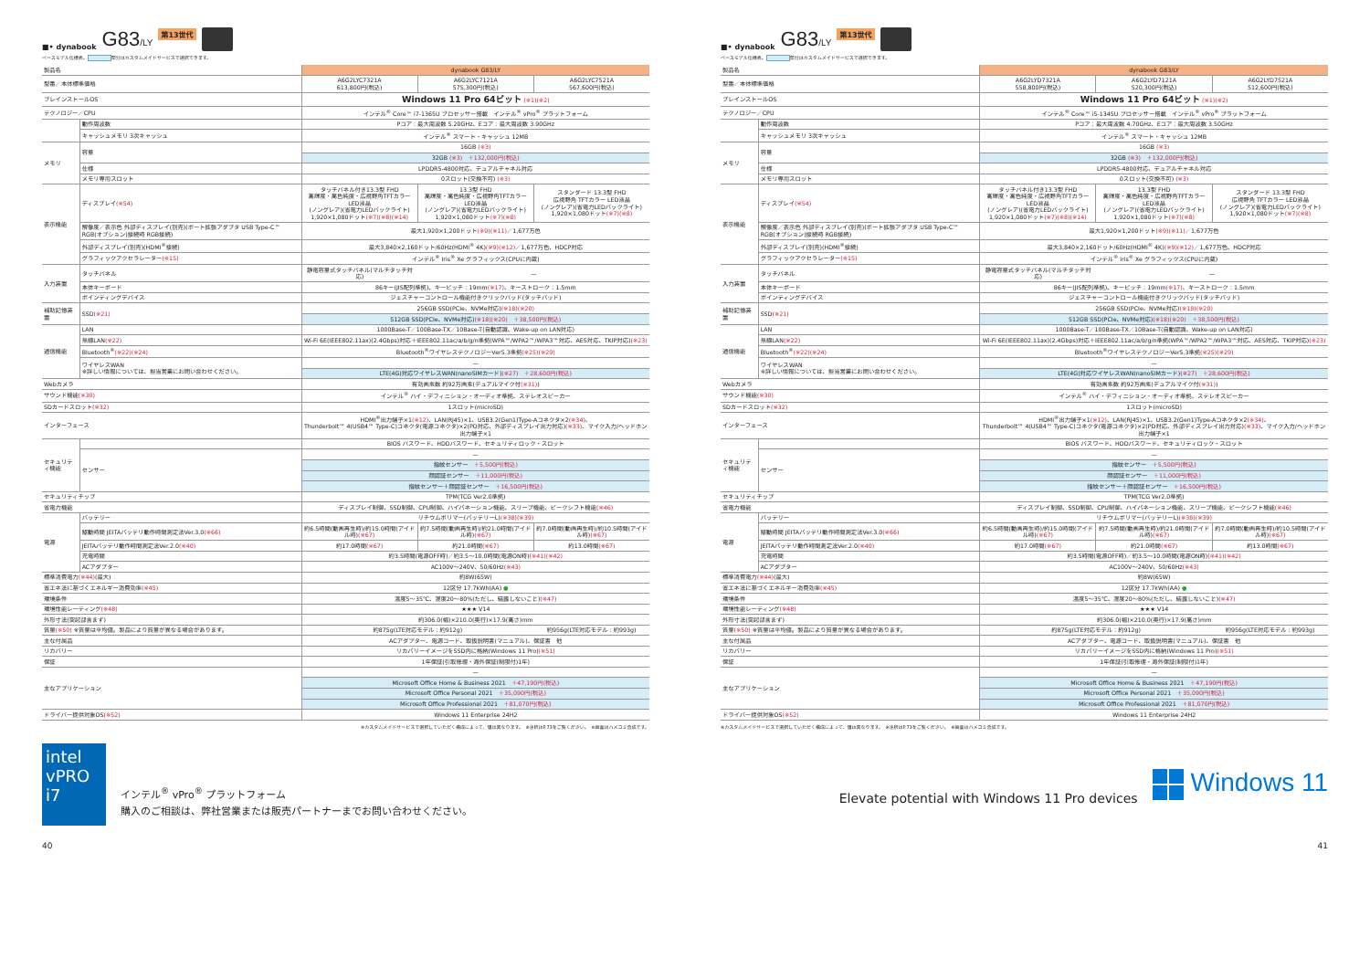■• dynabook G83/LY 第13世代
ベースモデル仕様表。 部分はカスタムメイドサービスで選択できます。
| 製品名 | | dynabook G83/LY | | |
| --- | --- | --- | --- | --- |
| 型番／本体標準価格 | | A6G2LYC7321A 613,800円(税込) | A6G2LYC7121A 575,300円(税込) | A6G2LYC7521A 567,600円(税込) |
| プレインストールOS | | Windows 11 Pro 64ビット (※1)(※2) | | |
| テクノロジー／CPU | | インテル<sup>®</sup> Core™ i7-1365U プロセッサー搭載 インテル<sup>®</sup> vPro<sup>®</sup> プラットフォーム | | |
| | 動作周波数 | Pコア：最大周波数 5.20GHz、Eコア：最大周波数 3.90GHz | | |
| | キャッシュメモリ 3次キャッシュ | インテル<sup>®</sup> スマート・キャッシュ 12MB | | |
| メモリ | 容量 | 16GB (※3) | | |
| | | 32GB (※3) ＋132,000円(税込) | | |
| | 仕様 | LPDDR5-4800対応、デュアルチャネル対応 | | |
| | メモリ専用スロット | 0スロット(交換不可) (※3) | | |
| 表示機能 | ディスプレイ (※54) | タッチパネル付き13.3型 FHD 高輝度・高色純度・広視野角TFTカラー LED液晶 (ノングレア)(省電力LEDバックライト) 1,920×1,080ドット (※7)(※8)(※14) | 13.3型 FHD 高輝度・高色純度・広視野角TFTカラー LED液晶 (ノングレア)(省電力LEDバックライト) 1,920×1,080ドット (※7)(※8) | スタンダード 13.3型 FHD 広視野角 TFTカラー LED液晶 (ノングレア)(省電力LEDバックライト) 1,920×1,080ドット (※7)(※8) |
| | 解像度／表示色 外部ディスプレイ(別売)(ポート拡張アダプタ USB Type-C™ RGB(オプション)接続時 RGB接続) | 最大1,920×1,200ドット (※9)(※11) ／1,677万色 | | |
| | 外部ディスプレイ(別売)(HDMI<sup>®</sup>接続) | 最大3,840×2,160ドット/60Hz(HDMI<sup>®</sup> 4K) (※9)(※12) ／1,677万色、HDCP対応 | | |
| | グラフィックアクセラレーター (※15) | インテル<sup>®</sup> Iris<sup>®</sup> Xe グラフィックス(CPUに内蔵) | | |
| 入力装置 | タッチパネル | 静電容量式タッチパネル(マルチタッチ対応) | — | |
| | 本体キーボード | 86キー(JIS配列準拠)、キーピッチ：19mm (※17) 、キーストローク：1.5mm | | |
| | ポインティングデバイス | ジェスチャーコントロール機能付きクリックパッド(タッチパッド) | | |
| 補助記憶装置 | SSD (※21) | 256GB SSD(PCIe、NVMe対応) (※18)(※20) | | |
| | | 512GB SSD(PCIe、NVMe対応) (※18)(※20) ＋38,500円(税込) | | |
| 通信機能 | LAN | 1000Base-T／100Base-TX／10Base-T(自動認識、Wake-up on LAN対応) | | |
| | 無線LAN (※22) | Wi-Fi 6E(IEEE802.11ax)(2.4Gbps)対応＋IEEE802.11ac/a/b/g/n準拠(WPA™/WPA2™/WPA3™対応、AES対応、TKIP対応) (※23) | | |
| | Bluetooth<sup>®</sup> (※22)(※24) | Bluetooth<sup>®</sup>ワイヤレステクノロジーVer5.3準拠 (※25)(※29) | | |
| | ワイヤレスWAN ※詳しい情報については、担当営業にお問い合わせください。 | — | | |
| | | LTE(4G)対応ワイヤレスWAN(nanoSIMカード) (※27) ＋28,600円(税込) | | |
| Webカメラ | | 有効画素数 約92万画素(デュアルマイク付 (※31) ) | | |
| サウンド機能 (※30) | | インテル<sup>®</sup> ハイ・デフィニション・オーディオ準拠、ステレオスピーカー | | |
| SDカードスロット (※32) | | 1スロット(microSD) | | |
| インターフェース | | HDMI<sup>®</sup>出力端子×1 (※12) 、LAN(RJ45)×1、USB3.2(Gen1)Type-Aコネクタ×2 (※34) 、 Thunderbolt™ 4(USB4™ Type-C)コネクタ(電源コネクタ)×2(PD対応、外部ディスプレイ出力対応) (※33) 、マイク入力/ヘッドホン出力端子×1 | | |
| セキュリティ機能 | | BIOS パスワード、HDDパスワード、セキュリティロック・スロット | | |
| | センサー | — | | |
| | | 指紋センサー ＋5,500円(税込) | | |
| | | 顔認証センサー ＋11,000円(税込) | | |
| | | 指紋センサー＋顔認証センサー ＋16,500円(税込) | | |
| セキュリティチップ | | TPM(TCG Ver2.0準拠) | | |
| 省電力機能 | | ディスプレイ制御、SSD制御、CPU制御、ハイバネーション機能、スリープ機能、ピークシフト機能 (※46) | | |
| 電源 | バッテリー | リチウムポリマー(バッテリーL) (※38)(※39) | | |
| | 駆動時間 JEITAバッテリ動作時間測定法Ver.3.0 (※66) | 約6.5時間(動画再生時)/約15.0時間(アイドル時) (※67) | 約7.5時間(動画再生時)/約21.0時間(アイドル時) (※67) | 約7.0時間(動画再生時)/約10.5時間(アイドル時) (※67) |
| | JEITAバッテリ動作時間測定法Ver.2.0 (※40) | 約17.0時間 (※67) | 約21.0時間 (※67) | 約13.0時間 (※67) |
| | 充電時間 | 約3.5時間(電源OFF時)／約3.5〜10.0時間(電源ON時) (※41)(※42) | | |
| | ACアダプター | AC100V〜240V、50/60Hz (※43) | | |
| 標準消費電力 (※44) (最大) | | 約8W(65W) | | |
| 省エネ法に基づくエネルギー消費効率 (※45) | | 12区分 17.7kWh(AA) ● | | |
| 環境条件 | | 温度5〜35℃、湿度20〜80%(ただし、結露しないこと) (※47) | | |
| 環境性能レーティング (※48) | | ★★★ V14 | | |
| 外形寸法(突起部含まず) | | 約306.0(幅)×210.0(奥行)×17.9(高さ)mm | | |
| 質量 (※50) ※質量は平均値。製品により質量が異なる場合があります。 | | 約875g(LTE対応モデル：約912g) | | 約956g(LTE対応モデル：約993g) |
| 主な付属品 | | ACアダプター、電源コード、取扱説明書(マニュアル)、保証書 他 | | |
| リカバリー | | リカバリーイメージをSSD内に格納(Windows 11 Pro) (※51) | | |
| 保証 | | 1年保証(引取修理・海外保証(制限付)1年) | | |
| 主なアプリケーション | | — | | |
| | | Microsoft Office Home & Business 2021 ＋47,190円(税込) | | |
| | | Microsoft Office Personal 2021 ＋35,090円(税込) | | |
| | | Microsoft Office Professional 2021 ＋81,070円(税込) | | |
| ドライバー提供対象OS (※52) | | Windows 11 Enterprise 24H2 | | |
※カスタムメイドサービスで選択していただく構成によって、値は異なります。　※注釈はP.73をご覧ください。　※画面はハメコミ合成です。
intel
vPRO
i7
インテル<sup>®</sup> vPro<sup>®</sup> プラットフォーム
購入のご相談は、弊社営業または販売パートナーまでお問い合わせください。
40
■• dynabook G83/LY 第13世代
ベースモデル仕様表。 部分はカスタムメイドサービスで選択できます。
| 製品名 | | dynabook G83/LY | | |
| --- | --- | --- | --- | --- |
| 型番／本体標準価格 | | A6G2LYD7321A 558,800円(税込) | A6G2LYD7121A 520,300円(税込) | A6G2LYD7521A 512,600円(税込) |
| プレインストールOS | | Windows 11 Pro 64ビット (※1)(※2) | | |
| テクノロジー／CPU | | インテル<sup>®</sup> Core™ i5-1345U プロセッサー搭載 インテル<sup>®</sup> vPro<sup>®</sup> プラットフォーム | | |
| | 動作周波数 | Pコア：最大周波数 4.70GHz、Eコア：最大周波数 3.50GHz | | |
| | キャッシュメモリ 3次キャッシュ | インテル<sup>®</sup> スマート・キャッシュ 12MB | | |
| メモリ | 容量 | 16GB (※3) | | |
| | | 32GB (※3) ＋132,000円(税込) | | |
| | 仕様 | LPDDR5-4800対応、デュアルチャネル対応 | | |
| | メモリ専用スロット | 0スロット(交換不可) (※3) | | |
| 表示機能 | ディスプレイ (※54) | タッチパネル付き13.3型 FHD 高輝度・高色純度・広視野角TFTカラー LED液晶 (ノングレア)(省電力LEDバックライト) 1,920×1,080ドット (※7)(※8)(※14) | 13.3型 FHD 高輝度・高色純度・広視野角TFTカラー LED液晶 (ノングレア)(省電力LEDバックライト) 1,920×1,080ドット (※7)(※8) | スタンダード 13.3型 FHD 広視野角 TFTカラー LED液晶 (ノングレア)(省電力LEDバックライト) 1,920×1,080ドット (※7)(※8) |
| | 解像度／表示色 外部ディスプレイ(別売)(ポート拡張アダプタ USB Type-C™ RGB(オプション)接続時 RGB接続) | 最大1,920×1,200ドット (※9)(※11) ／1,677万色 | | |
| | 外部ディスプレイ(別売)(HDMI<sup>®</sup>接続) | 最大3,840×2,160ドット/60Hz(HDMI<sup>®</sup> 4K) (※9)(※12) ／1,677万色、HDCP対応 | | |
| | グラフィックアクセラレーター (※15) | インテル<sup>®</sup> Iris<sup>®</sup> Xe グラフィックス(CPUに内蔵) | | |
| 入力装置 | タッチパネル | 静電容量式タッチパネル(マルチタッチ対応) | — | |
| | 本体キーボード | 86キー(JIS配列準拠)、キーピッチ：19mm (※17) 、キーストローク：1.5mm | | |
| | ポインティングデバイス | ジェスチャーコントロール機能付きクリックパッド(タッチパッド) | | |
| 補助記憶装置 | SSD (※21) | 256GB SSD(PCIe、NVMe対応) (※18)(※20) | | |
| | | 512GB SSD(PCIe、NVMe対応) (※18)(※20) ＋38,500円(税込) | | |
| 通信機能 | LAN | 1000Base-T／100Base-TX／10Base-T(自動認識、Wake-up on LAN対応) | | |
| | 無線LAN (※22) | Wi-Fi 6E(IEEE802.11ax)(2.4Gbps)対応＋IEEE802.11ac/a/b/g/n準拠(WPA™/WPA2™/WPA3™対応、AES対応、TKIP対応) (※23) | | |
| | Bluetooth<sup>®</sup> (※22)(※24) | Bluetooth<sup>®</sup>ワイヤレステクノロジーVer5.3準拠 (※25)(※29) | | |
| | ワイヤレスWAN ※詳しい情報については、担当営業にお問い合わせください。 | — | | |
| | | LTE(4G)対応ワイヤレスWAN(nanoSIMカード) (※27) ＋28,600円(税込) | | |
| Webカメラ | | 有効画素数 約92万画素(デュアルマイク付 (※31) ) | | |
| サウンド機能 (※30) | | インテル<sup>®</sup> ハイ・デフィニション・オーディオ準拠、ステレオスピーカー | | |
| SDカードスロット (※32) | | 1スロット(microSD) | | |
| インターフェース | | HDMI<sup>®</sup>出力端子×1 (※12) 、LAN(RJ45)×1、USB3.2(Gen1)Type-Aコネクタ×2 (※34) 、 Thunderbolt™ 4(USB4™ Type-C)コネクタ(電源コネクタ)×2(PD対応、外部ディスプレイ出力対応) (※33) 、マイク入力/ヘッドホン出力端子×1 | | |
| セキュリティ機能 | | BIOS パスワード、HDDパスワード、セキュリティロック・スロット | | |
| | センサー | — | | |
| | | 指紋センサー ＋5,500円(税込) | | |
| | | 顔認証センサー ＋11,000円(税込) | | |
| | | 指紋センサー＋顔認証センサー ＋16,500円(税込) | | |
| セキュリティチップ | | TPM(TCG Ver2.0準拠) | | |
| 省電力機能 | | ディスプレイ制御、SSD制御、CPU制御、ハイバネーション機能、スリープ機能、ピークシフト機能 (※46) | | |
| 電源 | バッテリー | リチウムポリマー(バッテリーL) (※38)(※39) | | |
| | 駆動時間 JEITAバッテリ動作時間測定法Ver.3.0 (※66) | 約6.5時間(動画再生時)/約15.0時間(アイドル時) (※67) | 約7.5時間(動画再生時)/約21.0時間(アイドル時) (※67) | 約7.0時間(動画再生時)/約10.5時間(アイドル時) (※67) |
| | JEITAバッテリ動作時間測定法Ver.2.0 (※40) | 約17.0時間 (※67) | 約21.0時間 (※67) | 約13.0時間 (※67) |
| | 充電時間 | 約3.5時間(電源OFF時)／約3.5〜10.0時間(電源ON時) (※41)(※42) | | |
| | ACアダプター | AC100V〜240V、50/60Hz (※43) | | |
| 標準消費電力 (※44) (最大) | | 約8W(65W) | | |
| 省エネ法に基づくエネルギー消費効率 (※45) | | 12区分 17.7kWh(AA) ● | | |
| 環境条件 | | 温度5〜35℃、湿度20〜80%(ただし、結露しないこと) (※47) | | |
| 環境性能レーティング (※48) | | ★★★ V14 | | |
| 外形寸法(突起部含まず) | | 約306.0(幅)×210.0(奥行)×17.9(高さ)mm | | |
| 質量 (※50) ※質量は平均値。製品により質量が異なる場合があります。 | | 約875g(LTE対応モデル：約912g) | | 約956g(LTE対応モデル：約993g) |
| 主な付属品 | | ACアダプター、電源コード、取扱説明書(マニュアル)、保証書 他 | | |
| リカバリー | | リカバリーイメージをSSD内に格納(Windows 11 Pro) (※51) | | |
| 保証 | | 1年保証(引取修理・海外保証(制限付)1年) | | |
| 主なアプリケーション | | — | | |
| | | Microsoft Office Home & Business 2021 ＋47,190円(税込) | | |
| | | Microsoft Office Personal 2021 ＋35,090円(税込) | | |
| | | Microsoft Office Professional 2021 ＋81,070円(税込) | | |
| ドライバー提供対象OS (※52) | | Windows 11 Enterprise 24H2 | | |
※カスタムメイドサービスで選択していただく構成によって、値は異なります。　※注釈はP.73をご覧ください。　※画面はハメコミ合成です。
Elevate potential with Windows 11 Pro devices
Windows 11
41